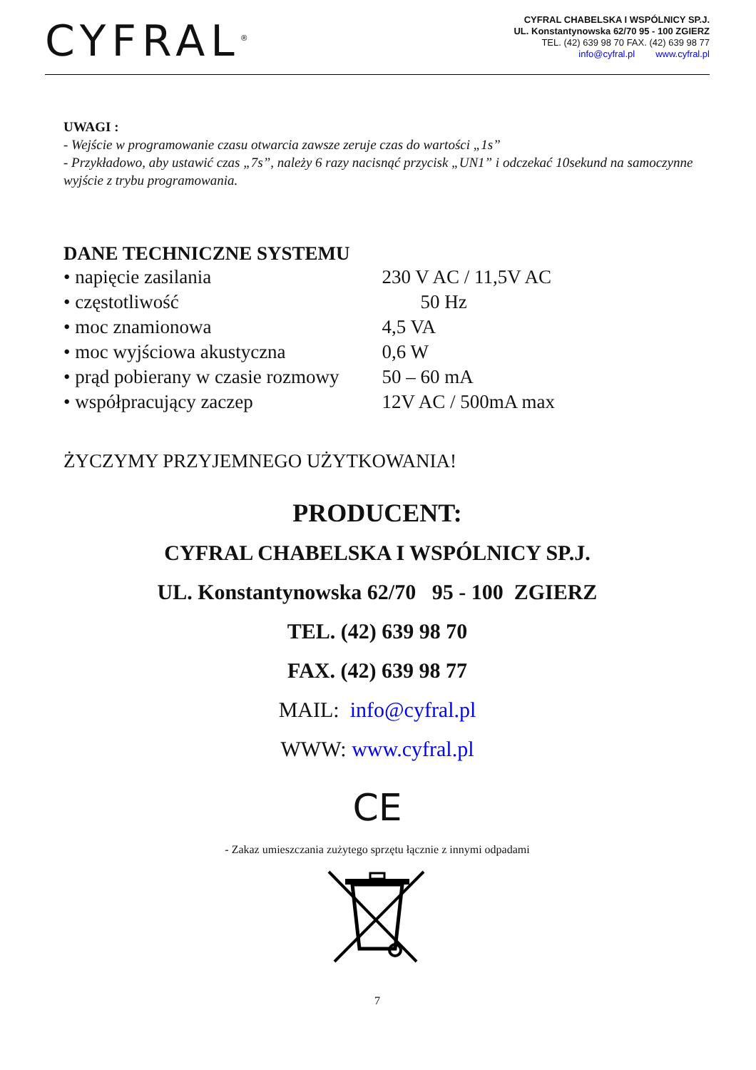CYFRAL<sup>®</sup>
CYFRAL CHABELSKA I WSPÓLNICY SP.J.
UL. Konstantynowska 62/70 95 - 100 ZGIERZ
TEL. (42) 639 98 70 FAX. (42) 639 98 77
info@cyfral.pl www.cyfral.pl
UWAGI :
- Wejście w programowanie czasu otwarcia zawsze zeruje czas do wartości „1s”
- Przykładowo, aby ustawić czas „7s”, należy 6 razy nacisnąć przycisk „UN1” i odczekać 10sekund na samoczynne wyjście z trybu programowania.
DANE TECHNICZNE SYSTEMU
| • napięcie zasilania | 230 V AC / 11,5V AC |
| • częstotliwość | 50 Hz |
| • moc znamionowa | 4,5 VA |
| • moc wyjściowa akustyczna | 0,6 W |
| • prąd pobierany w czasie rozmowy | 50 – 60 mA |
| • współpracujący zaczep | 12V AC / 500mA max |
ŻYCZYMY PRZYJEMNEGO UŻYTKOWANIA!
PRODUCENT:
CYFRAL CHABELSKA I WSPÓLNICY SP.J.
UL. Konstantynowska 62/70 95 - 100 ZGIERZ
TEL. (42) 639 98 70
FAX. (42) 639 98 77
MAIL: info@cyfral.pl
WWW: www.cyfral.pl
CE
- Zakaz umieszczania zużytego sprzętu łącznie z innymi odpadami
7